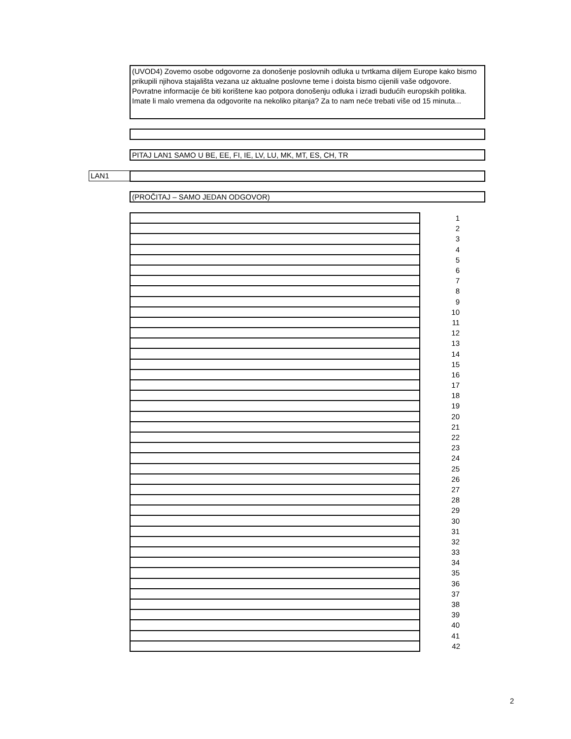(UVOD4) Zovemo osobe odgovorne za donošenje poslovnih odluka u tvrtkama diljem Europe kako bismo prikupili njihova stajališta vezana uz aktualne poslovne teme i doista bismo cijenili vaše odgovore. Povratne informacije će biti korištene kao potpora donošenju odluka i izradi budućih europskih politika. Imate li malo vremena da odgovorite na nekoliko pitanja? Za to nam neće trebati više od 15 minuta...
PITAJ LAN1 SAMO U BE, EE, FI, IE, LV, LU, MK, MT, ES, CH, TR
LAN1
(PROČITAJ – SAMO JEDAN ODGOVOR)
| | 1 |
| | 2 |
| | 3 |
| | 4 |
| | 5 |
| | 6 |
| | 7 |
| | 8 |
| | 9 |
| | 10 |
| | 11 |
| | 12 |
| | 13 |
| | 14 |
| | 15 |
| | 16 |
| | 17 |
| | 18 |
| | 19 |
| | 20 |
| | 21 |
| | 22 |
| | 23 |
| | 24 |
| | 25 |
| | 26 |
| | 27 |
| | 28 |
| | 29 |
| | 30 |
| | 31 |
| | 32 |
| | 33 |
| | 34 |
| | 35 |
| | 36 |
| | 37 |
| | 38 |
| | 39 |
| | 40 |
| | 41 |
| | 42 |
2